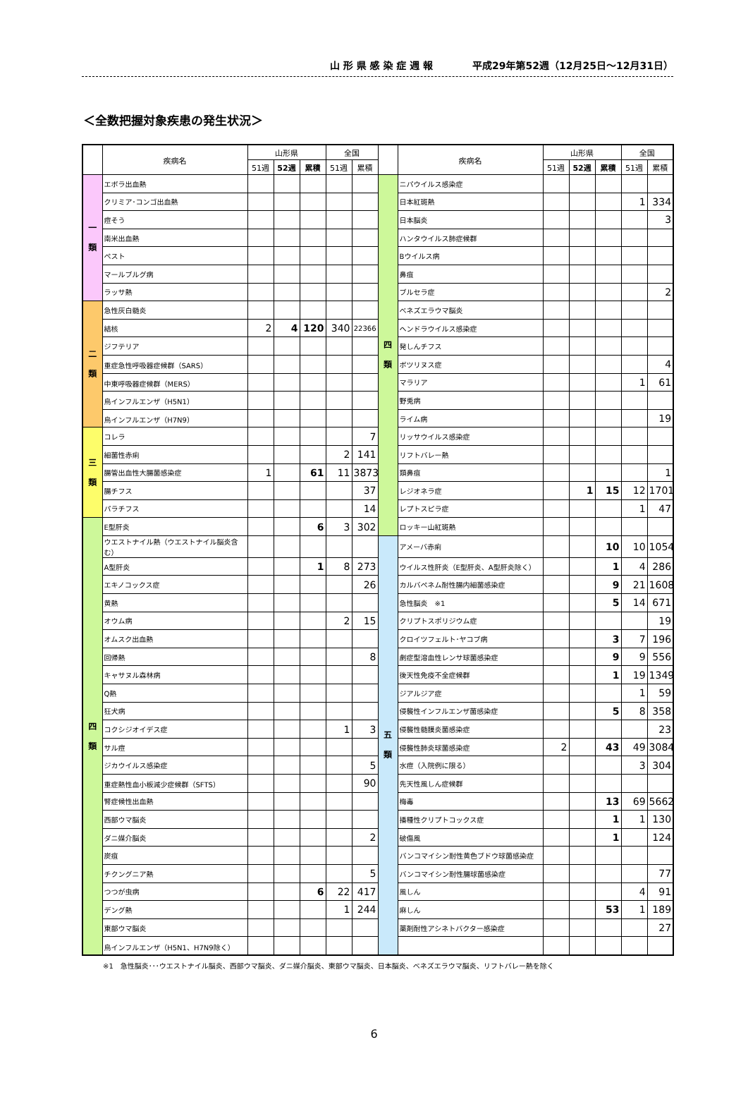山 形 県 感 染 症 週 報 平成29年第52週（12月25日～12月31日）
＜全数把握対象疾患の発生状況＞
| | 疾病名 | 山形県 | | | 全国 | | | 疾病名 | 山形県 | | | 全国 | |
| --- | --- | --- | --- | --- | --- | --- | --- | --- | --- | --- | --- | --- | --- |
| | | 51週 | 52週 | 累積 | 51週 | 累積 | | | 51週 | 52週 | 累積 | 51週 | 累積 |
| 一 類 | エボラ出血熱 | | | | | | 四 類 | ニパウイルス感染症 | | | | | |
| | クリミア･コンゴ出血熱 | | | | | | | 日本紅斑熱 | | | | 1 | 334 |
| | 痘そう | | | | | | | 日本脳炎 | | | | | 3 |
| | 南米出血熱 | | | | | | | ハンタウイルス肺症候群 | | | | | |
| | ペスト | | | | | | | Bウイルス病 | | | | | |
| | マールブルグ病 | | | | | | | 鼻疽 | | | | | |
| | ラッサ熱 | | | | | | | ブルセラ症 | | | | | 2 |
| 二 類 | 急性灰白髄炎 | | | | | | | ベネズエラウマ脳炎 | | | | | |
| | 結核 | 2 | 4 | 120 | 340 | 22366 | | ヘンドラウイルス感染症 | | | | | |
| | ジフテリア | | | | | | | 発しんチフス | | | | | |
| | 重症急性呼吸器症候群（SARS） | | | | | | | ボツリヌス症 | | | | | 4 |
| | 中東呼吸器症候群（MERS） | | | | | | | マラリア | | | | 1 | 61 |
| | 鳥インフルエンザ（H5N1） | | | | | | | 野兎病 | | | | | |
| | 鳥インフルエンザ（H7N9） | | | | | | | ライム病 | | | | | 19 |
| 三 類 | コレラ | | | | | 7 | | リッサウイルス感染症 | | | | | |
| | 細菌性赤痢 | | | | 2 | 141 | | リフトバレー熱 | | | | | |
| | 腸管出血性大腸菌感染症 | 1 | | 61 | 11 | 3873 | | 類鼻疽 | | | | | 1 |
| | 腸チフス | | | | | 37 | | レジオネラ症 | | 1 | 15 | 12 | 1701 |
| | パラチフス | | | | | 14 | | レプトスピラ症 | | | | 1 | 47 |
| 四 類 | E型肝炎 | | | 6 | 3 | 302 | | ロッキー山紅斑熱 | | | | | |
| | ウエストナイル熱（ウエストナイル脳炎含む） | | | | | | 五 類 | アメーバ赤痢 | | | 10 | 10 | 1054 |
| | A型肝炎 | | | 1 | 8 | 273 | | ウイルス性肝炎（E型肝炎、A型肝炎除く） | | | 1 | 4 | 286 |
| | エキノコックス症 | | | | | 26 | | カルバペネム耐性腸内細菌感染症 | | | 9 | 21 | 1608 |
| | 黄熱 | | | | | | | 急性脳炎 ※1 | | | 5 | 14 | 671 |
| | オウム病 | | | | 2 | 15 | | クリプトスポリジウム症 | | | | | 19 |
| | オムスク出血熱 | | | | | | | クロイツフェルト･ヤコブ病 | | | 3 | 7 | 196 |
| | 回帰熱 | | | | | 8 | | 劇症型溶血性レンサ球菌感染症 | | | 9 | 9 | 556 |
| | キャサヌル森林病 | | | | | | | 後天性免疫不全症候群 | | | 1 | 19 | 1349 |
| | Q熱 | | | | | | | ジアルジア症 | | | | 1 | 59 |
| | 狂犬病 | | | | | | | 侵襲性インフルエンザ菌感染症 | | | 5 | 8 | 358 |
| | コクシジオイデス症 | | | | 1 | 3 | | 侵襲性髄膜炎菌感染症 | | | | | 23 |
| | サル痘 | | | | | | | 侵襲性肺炎球菌感染症 | 2 | | 43 | 49 | 3084 |
| | ジカウイルス感染症 | | | | | 5 | | 水痘（入院例に限る） | | | | 3 | 304 |
| | 重症熱性血小板減少症候群（SFTS） | | | | | 90 | | 先天性風しん症候群 | | | | | |
| | 腎症候性出血熱 | | | | | | | 梅毒 | | | 13 | 69 | 5662 |
| | 西部ウマ脳炎 | | | | | | | 播種性クリプトコックス症 | | | 1 | 1 | 130 |
| | ダニ媒介脳炎 | | | | | 2 | | 破傷風 | | | 1 | | 124 |
| | 炭疽 | | | | | | | バンコマイシン耐性黄色ブドウ球菌感染症 | | | | | |
| | チクングニア熱 | | | | | 5 | | バンコマイシン耐性腸球菌感染症 | | | | | 77 |
| | つつが虫病 | | | 6 | 22 | 417 | | 風しん | | | | 4 | 91 |
| | デング熱 | | | | 1 | 244 | | 麻しん | | | 53 | 1 | 189 |
| | 東部ウマ脳炎 | | | | | | | 薬剤耐性アシネトバクター感染症 | | | | | 27 |
| | 鳥インフルエンザ（H5N1、H7N9除く） | | | | | | | | | | | | |
※1　急性脳炎･･･ウエストナイル脳炎、西部ウマ脳炎、ダニ媒介脳炎、東部ウマ脳炎、日本脳炎、ベネズエラウマ脳炎、リフトバレー熱を除く
6